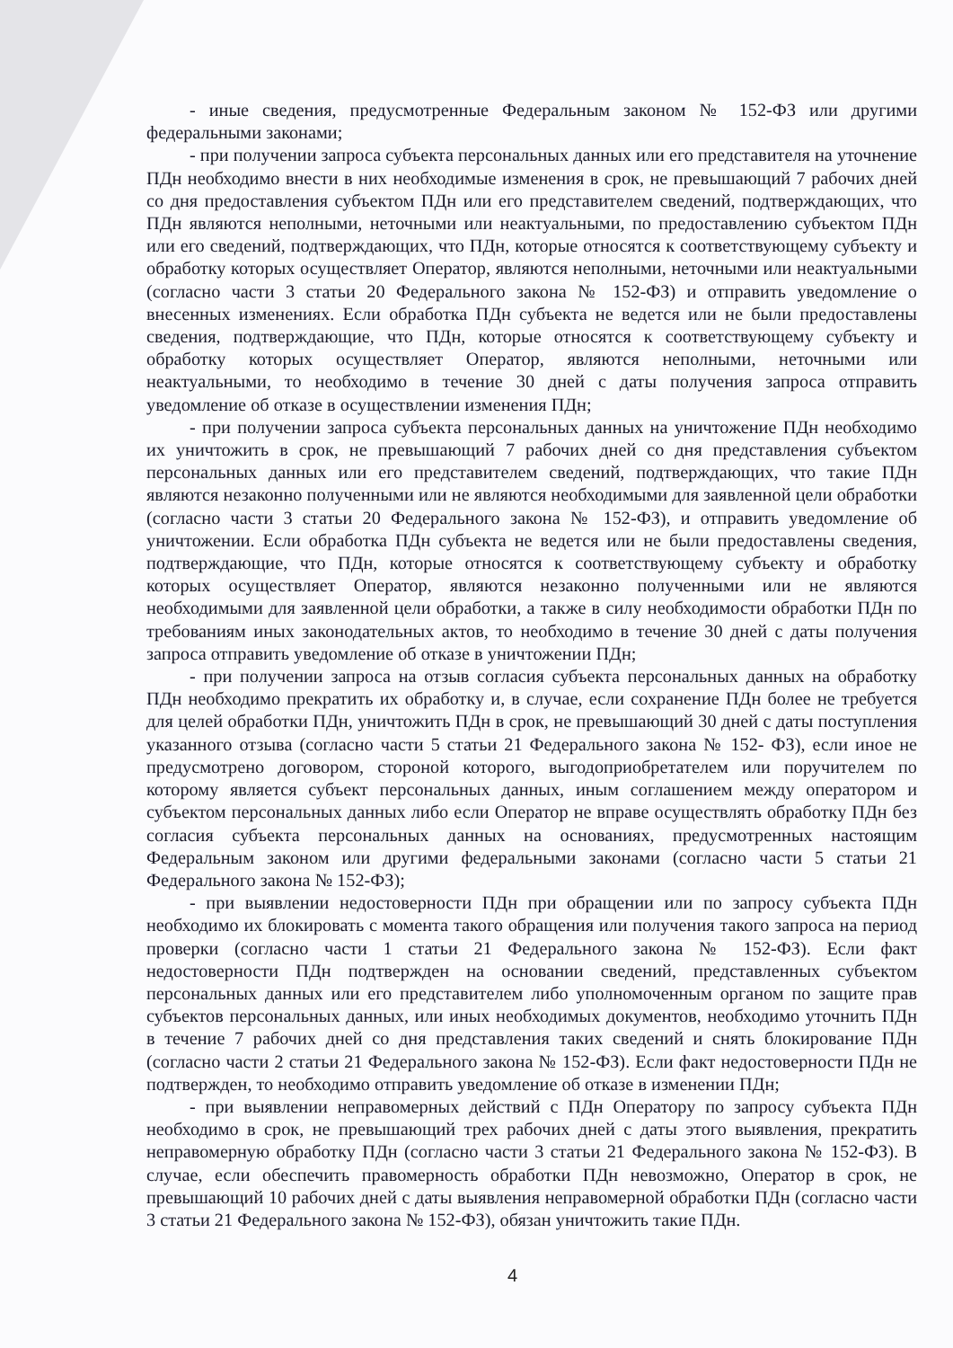- иные сведения, предусмотренные Федеральным законом № 152-ФЗ или другими федеральными законами;
- при получении запроса субъекта персональных данных или его представителя на уточнение ПДн необходимо внести в них необходимые изменения в срок, не превышающий 7 рабочих дней со дня предоставления субъектом ПДн или его представителем сведений, подтверждающих, что ПДн являются неполными, неточными или неактуальными, по предоставлению субъектом ПДн или его сведений, подтверждающих, что ПДн, которые относятся к соответствующему субъекту и обработку которых осуществляет Оператор, являются неполными, неточными или неактуальными (согласно части 3 статьи 20 Федерального закона № 152-ФЗ) и отправить уведомление о внесенных изменениях. Если обработка ПДн субъекта не ведется или не были предоставлены сведения, подтверждающие, что ПДн, которые относятся к соответствующему субъекту и обработку которых осуществляет Оператор, являются неполными, неточными или неактуальными, то необходимо в течение 30 дней с даты получения запроса отправить уведомление об отказе в осуществлении изменения ПДн;
- при получении запроса субъекта персональных данных на уничтожение ПДн необходимо их уничтожить в срок, не превышающий 7 рабочих дней со дня представления субъектом персональных данных или его представителем сведений, подтверждающих, что такие ПДн являются незаконно полученными или не являются необходимыми для заявленной цели обработки (согласно части 3 статьи 20 Федерального закона № 152-ФЗ), и отправить уведомление об уничтожении. Если обработка ПДн субъекта не ведется или не были предоставлены сведения, подтверждающие, что ПДн, которые относятся к соответствующему субъекту и обработку которых осуществляет Оператор, являются незаконно полученными или не являются необходимыми для заявленной цели обработки, а также в силу необходимости обработки ПДн по требованиям иных законодательных актов, то необходимо в течение 30 дней с даты получения запроса отправить уведомление об отказе в уничтожении ПДн;
- при получении запроса на отзыв согласия субъекта персональных данных на обработку ПДн необходимо прекратить их обработку и, в случае, если сохранение ПДн более не требуется для целей обработки ПДн, уничтожить ПДн в срок, не превышающий 30 дней с даты поступления указанного отзыва (согласно части 5 статьи 21 Федерального закона № 152- ФЗ), если иное не предусмотрено договором, стороной которого, выгодоприобретателем или поручителем по которому является субъект персональных данных, иным соглашением между оператором и субъектом персональных данных либо если Оператор не вправе осуществлять обработку ПДн без согласия субъекта персональных данных на основаниях, предусмотренных настоящим Федеральным законом или другими федеральными законами (согласно части 5 статьи 21 Федерального закона № 152-ФЗ);
- при выявлении недостоверности ПДн при обращении или по запросу субъекта ПДн необходимо их блокировать с момента такого обращения или получения такого запроса на период проверки (согласно части 1 статьи 21 Федерального закона № 152-ФЗ). Если факт недостоверности ПДн подтвержден на основании сведений, представленных субъектом персональных данных или его представителем либо уполномоченным органом по защите прав субъектов персональных данных, или иных необходимых документов, необходимо уточнить ПДн в течение 7 рабочих дней со дня представления таких сведений и снять блокирование ПДн (согласно части 2 статьи 21 Федерального закона № 152-ФЗ). Если факт недостоверности ПДн не подтвержден, то необходимо отправить уведомление об отказе в изменении ПДн;
- при выявлении неправомерных действий с ПДн Оператору по запросу субъекта ПДн необходимо в срок, не превышающий трех рабочих дней с даты этого выявления, прекратить неправомерную обработку ПДн (согласно части 3 статьи 21 Федерального закона № 152-ФЗ). В случае, если обеспечить правомерность обработки ПДн невозможно, Оператор в срок, не превышающий 10 рабочих дней с даты выявления неправомерной обработки ПДн (согласно части 3 статьи 21 Федерального закона № 152-ФЗ), обязан уничтожить такие ПДн.
4